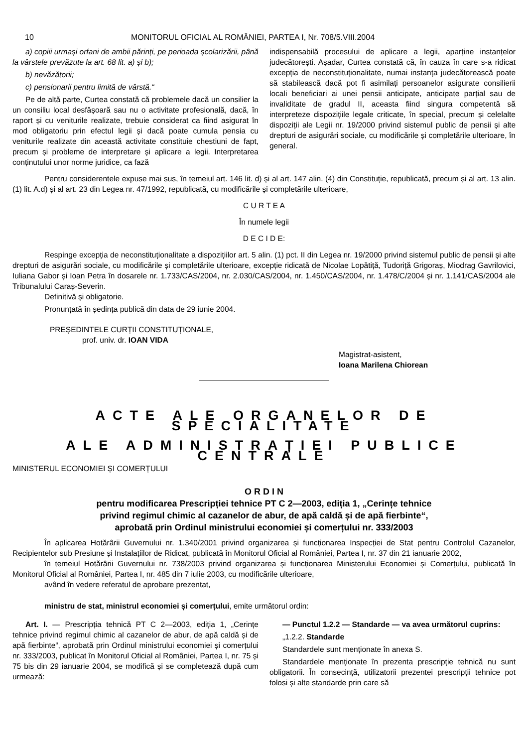10 MONITORUL OFICIAL AL ROMÂNIEI, PARTEA I, Nr. 708/5.VIII.2004
a) copiii urmași orfani de ambii părinți, pe perioada școlarizării, până la vârstele prevăzute la art. 68 lit. a) și b);
b) nevăzătorii;
c) pensionarii pentru limită de vârstă.“
Pe de altă parte, Curtea constată că problemele dacă un consilier la un consiliu local desfășoară sau nu o activitate profesională, dacă, în raport și cu veniturile realizate, trebuie considerat ca fiind asigurat în mod obligatoriu prin efectul legii și dacă poate cumula pensia cu veniturile realizate din această activitate constituie chestiuni de fapt, precum și probleme de interpretare și aplicare a legii. Interpretarea conținutului unor norme juridice, ca fază
indispensabilă procesului de aplicare a legii, aparține instanțelor judecătorești. Așadar, Curtea constată că, în cauza în care s-a ridicat excepția de neconstituționalitate, numai instanța judecătorească poate să stabilească dacă pot fi asimilați persoanelor asigurate consilierii locali beneficiari ai unei pensii anticipate, anticipate parțial sau de invaliditate de gradul II, aceasta fiind singura competentă să interpreteze dispozițiile legale criticate, în special, precum și celelalte dispoziții ale Legii nr. 19/2000 privind sistemul public de pensii și alte drepturi de asigurări sociale, cu modificările și completările ulterioare, în general.
Pentru considerentele expuse mai sus, în temeiul art. 146 lit. d) și al art. 147 alin. (4) din Constituție, republicată, precum și al art. 13 alin. (1) lit. A.d) și al art. 23 din Legea nr. 47/1992, republicată, cu modificările și completările ulterioare,
C U R T E A
În numele legii
D E C I D E:
Respinge excepția de neconstituționalitate a dispozițiilor art. 5 alin. (1) pct. II din Legea nr. 19/2000 privind sistemul public de pensii și alte drepturi de asigurări sociale, cu modificările și completările ulterioare, excepție ridicată de Nicolae Lopătiță, Tudoriță Grigoraș, Miodrag Gavrilovici, Iuliana Gabor și Ioan Petra în dosarele nr. 1.733/CAS/2004, nr. 2.030/CAS/2004, nr. 1.450/CAS/2004, nr. 1.478/C/2004 și nr. 1.141/CAS/2004 ale Tribunalului Caraș-Severin.
Definitivă și obligatorie.
Pronunțată în ședința publică din data de 29 iunie 2004.
PREȘEDINTELE CURȚII CONSTITUȚIONALE,
prof. univ. dr. IOAN VIDA
Magistrat-asistent,
Ioana Marilena Chiorean
ACTE ALE ORGANELOR DE SPECIALITATE
ALE ADMINISTRAȚIEI PUBLICE CENTRALE
MINISTERUL ECONOMIEI ȘI COMERȚULUI
O R D I N
pentru modificarea Prescripției tehnice PT C 2—2003, ediția 1, „Cerințe tehnice
privind regimul chimic al cazanelor de abur, de apă caldă și de apă fierbinte“,
aprobată prin Ordinul ministrului economiei și comerțului nr. 333/2003
În aplicarea Hotărârii Guvernului nr. 1.340/2001 privind organizarea și funcționarea Inspecției de Stat pentru Controlul Cazanelor, Recipientelor sub Presiune și Instalațiilor de Ridicat, publicată în Monitorul Oficial al României, Partea I, nr. 37 din 21 ianuarie 2002,
în temeiul Hotărârii Guvernului nr. 738/2003 privind organizarea și funcționarea Ministerului Economiei și Comerțului, publicată în Monitorul Oficial al României, Partea I, nr. 485 din 7 iulie 2003, cu modificările ulterioare,
având în vedere referatul de aprobare prezentat,
ministru de stat, ministrul economiei și comerțului, emite următorul ordin:
Art. I. — Prescripția tehnică PT C 2—2003, ediția 1, „Cerințe tehnice privind regimul chimic al cazanelor de abur, de apă caldă și de apă fierbinte“, aprobată prin Ordinul ministrului economiei și comerțului nr. 333/2003, publicat în Monitorul Oficial al României, Partea I, nr. 75 și 75 bis din 29 ianuarie 2004, se modifică și se completează după cum urmează:
— Punctul 1.2.2 — Standarde — va avea următorul cuprins:
„1.2.2. Standarde
Standardele sunt menționate în anexa S.
Standardele menționate în prezenta prescripție tehnică nu sunt obligatorii. În consecință, utilizatorii prezentei prescripții tehnice pot folosi și alte standarde prin care să